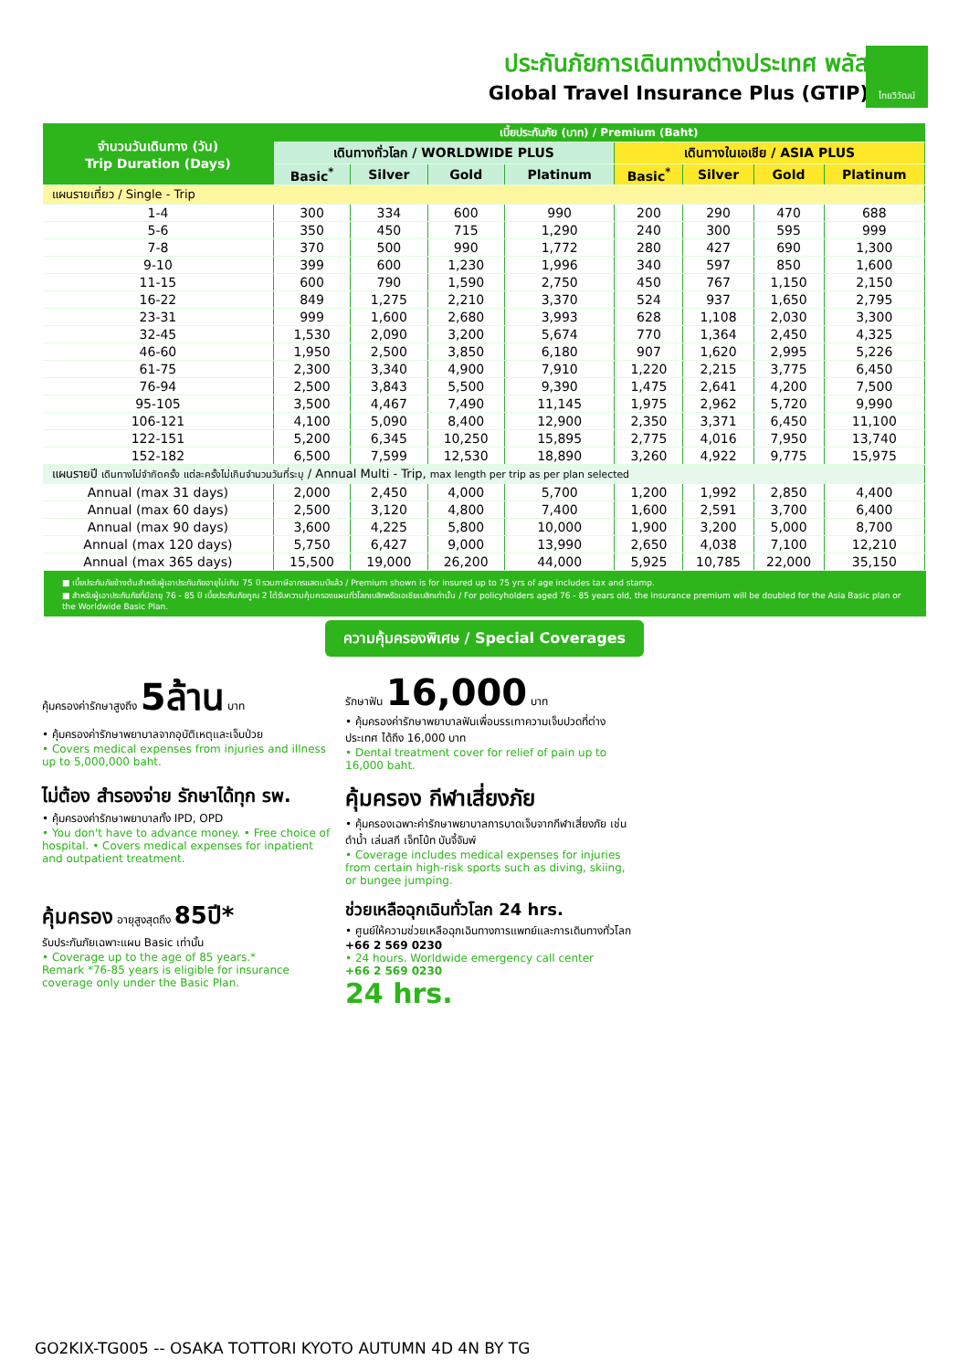ประกันภัยการเดินทางต่างประเทศ พลัส
Global Travel Insurance Plus (GTIP)
ไทยวิวัฒน์
| จำนวนวันเดินทาง (วัน) Trip Duration (Days) | เบี้ยประกันภัย (บาท) / Premium (Baht) | | | | | | | |
| --- | --- | --- | --- | --- | --- | --- | --- | --- |
| | เดินทางทั่วโลก / WORLDWIDE PLUS | | | | เดินทางในเอเชีย / ASIA PLUS | | | |
| | Basic<sup>*</sup> | Silver | Gold | Platinum | Basic<sup>*</sup> | Silver | Gold | Platinum |
| แผนรายเที่ยว / Single - Trip | | | | | | | | |
| 1-4 | 300 | 334 | 600 | 990 | 200 | 290 | 470 | 688 |
| 5-6 | 350 | 450 | 715 | 1,290 | 240 | 300 | 595 | 999 |
| 7-8 | 370 | 500 | 990 | 1,772 | 280 | 427 | 690 | 1,300 |
| 9-10 | 399 | 600 | 1,230 | 1,996 | 340 | 597 | 850 | 1,600 |
| 11-15 | 600 | 790 | 1,590 | 2,750 | 450 | 767 | 1,150 | 2,150 |
| 16-22 | 849 | 1,275 | 2,210 | 3,370 | 524 | 937 | 1,650 | 2,795 |
| 23-31 | 999 | 1,600 | 2,680 | 3,993 | 628 | 1,108 | 2,030 | 3,300 |
| 32-45 | 1,530 | 2,090 | 3,200 | 5,674 | 770 | 1,364 | 2,450 | 4,325 |
| 46-60 | 1,950 | 2,500 | 3,850 | 6,180 | 907 | 1,620 | 2,995 | 5,226 |
| 61-75 | 2,300 | 3,340 | 4,900 | 7,910 | 1,220 | 2,215 | 3,775 | 6,450 |
| 76-94 | 2,500 | 3,843 | 5,500 | 9,390 | 1,475 | 2,641 | 4,200 | 7,500 |
| 95-105 | 3,500 | 4,467 | 7,490 | 11,145 | 1,975 | 2,962 | 5,720 | 9,990 |
| 106-121 | 4,100 | 5,090 | 8,400 | 12,900 | 2,350 | 3,371 | 6,450 | 11,100 |
| 122-151 | 5,200 | 6,345 | 10,250 | 15,895 | 2,775 | 4,016 | 7,950 | 13,740 |
| 152-182 | 6,500 | 7,599 | 12,530 | 18,890 | 3,260 | 4,922 | 9,775 | 15,975 |
| แผนรายปี เดินทางไม่จำกัดครั้ง แต่ละครั้งไม่เกินจำนวนวันที่ระบุ / Annual Multi - Trip, max length per trip as per plan selected | | | | | | | | |
| Annual (max 31 days) | 2,000 | 2,450 | 4,000 | 5,700 | 1,200 | 1,992 | 2,850 | 4,400 |
| Annual (max 60 days) | 2,500 | 3,120 | 4,800 | 7,400 | 1,600 | 2,591 | 3,700 | 6,400 |
| Annual (max 90 days) | 3,600 | 4,225 | 5,800 | 10,000 | 1,900 | 3,200 | 5,000 | 8,700 |
| Annual (max 120 days) | 5,750 | 6,427 | 9,000 | 13,990 | 2,650 | 4,038 | 7,100 | 12,210 |
| Annual (max 365 days) | 15,500 | 19,000 | 26,200 | 44,000 | 5,925 | 10,785 | 22,000 | 35,150 |
■ เบี้ยประกันภัยข้างต้นสำหรับผู้เอาประกันภัยอายุไม่เกิน 75 ปี รวมภาษีอากรแสตมป์แล้ว / Premium shown is for insured up to 75 yrs of age includes tax and stamp.
■ สำหรับผู้เอาประกันภัยที่มีอายุ 76 - 85 ปี เบี้ยประกันภัยคูณ 2 ได้รับความคุ้มครองแผนทั่วโลกเบสิกหรือเอเชียเบสิกเท่านั้น / For policyholders aged 76 - 85 years old, the insurance premium will be doubled for the Asia Basic plan or the Worldwide Basic Plan.
ความคุ้มครองพิเศษ / Special Coverages
คุ้มครองค่ารักษาสูงถึง 5ล้าน บาท
• คุ้มครองค่ารักษาพยาบาลจากอุบัติเหตุและเจ็บป่วย
• Covers medical expenses from injuries and illness up to 5,000,000 baht.
รักษาฟัน 16,000 บาท
• คุ้มครองค่ารักษาพยาบาลฟันเพื่อบรรเทาความเจ็บปวดที่ต่างประเทศ ได้ถึง 16,000 บาท
• Dental treatment cover for relief of pain up to 16,000 baht.
ไม่ต้อง สำรองจ่าย รักษาได้ทุก รพ.
• คุ้มครองค่ารักษาพยาบาลทั้ง IPD, OPD
• You don't have to advance money. • Free choice of hospital. • Covers medical expenses for inpatient and outpatient treatment.
คุ้มครอง กีฬาเสี่ยงภัย
• คุ้มครองเฉพาะค่ารักษาพยาบาลการบาดเจ็บจากกีฬาเสี่ยงภัย เช่น ดำน้ำ เล่นสกี เจ็ทโบ้ท บันจี้จัมพ์
• Coverage includes medical expenses for injuries from certain high-risk sports such as diving, skiing, or bungee jumping.
คุ้มครอง อายุสูงสุดถึง 85ปี*
รับประกันภัยเฉพาะแผน Basic เท่านั้น
• Coverage up to the age of 85 years.*
Remark *76-85 years is eligible for insurance coverage only under the Basic Plan.
ช่วยเหลือฉุกเฉินทั่วโลก 24 hrs.
• ศูนย์ให้ความช่วยเหลือฉุกเฉินทางการแพทย์และการเดินทางทั่วโลก
+66 2 569 0230
• 24 hours. Worldwide emergency call center
+66 2 569 0230
24 hrs.
GO2KIX-TG005 -- OSAKA TOTTORI KYOTO AUTUMN 4D 4N BY TG